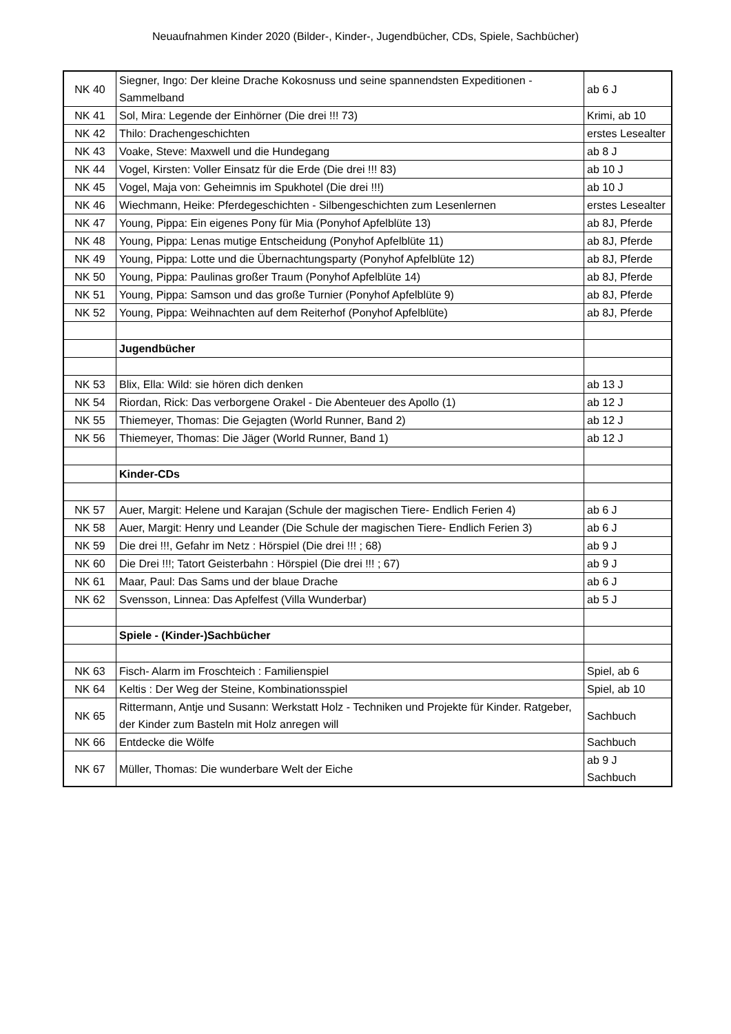Neuaufnahmen Kinder 2020 (Bilder-, Kinder-, Jugendbücher, CDs, Spiele, Sachbücher)
| NK 40 | Siegner, Ingo: Der kleine Drache Kokosnuss und seine spannendsten Expeditionen - Sammelband | ab 6 J |
| NK 41 | Sol, Mira: Legende der Einhörner (Die drei !!! 73) | Krimi, ab 10 |
| NK 42 | Thilo: Drachengeschichten | erstes Lesealter |
| NK 43 | Voake, Steve: Maxwell und die Hundegang | ab 8 J |
| NK 44 | Vogel, Kirsten: Voller Einsatz für die Erde (Die drei !!! 83) | ab 10 J |
| NK 45 | Vogel, Maja von: Geheimnis im Spukhotel (Die drei !!!) | ab 10 J |
| NK 46 | Wiechmann, Heike: Pferdegeschichten - Silbengeschichten zum Lesenlernen | erstes Lesealter |
| NK 47 | Young, Pippa: Ein eigenes Pony für Mia (Ponyhof Apfelblüte 13) | ab 8J, Pferde |
| NK 48 | Young, Pippa: Lenas mutige Entscheidung (Ponyhof Apfelblüte 11) | ab 8J, Pferde |
| NK 49 | Young, Pippa: Lotte und die Übernachtungsparty (Ponyhof Apfelblüte 12) | ab 8J, Pferde |
| NK 50 | Young, Pippa: Paulinas großer Traum (Ponyhof Apfelblüte 14) | ab 8J, Pferde |
| NK 51 | Young, Pippa: Samson und das große Turnier (Ponyhof Apfelblüte 9) | ab 8J, Pferde |
| NK 52 | Young, Pippa: Weihnachten auf dem Reiterhof (Ponyhof Apfelblüte) | ab 8J, Pferde |
| | Jugendbücher | |
| NK 53 | Blix, Ella: Wild: sie hören dich denken | ab 13 J |
| NK 54 | Riordan, Rick: Das verborgene Orakel - Die Abenteuer des Apollo (1) | ab 12 J |
| NK 55 | Thiemeyer, Thomas: Die Gejagten (World Runner, Band 2) | ab 12 J |
| NK 56 | Thiemeyer, Thomas: Die Jäger (World Runner, Band 1) | ab 12 J |
| | Kinder-CDs | |
| NK 57 | Auer, Margit: Helene und Karajan (Schule der magischen Tiere- Endlich Ferien 4) | ab 6 J |
| NK 58 | Auer, Margit: Henry und Leander (Die Schule der magischen Tiere- Endlich Ferien 3) | ab 6 J |
| NK 59 | Die drei !!!, Gefahr im Netz : Hörspiel (Die drei !!! ; 68) | ab 9 J |
| NK 60 | Die Drei !!!; Tatort Geisterbahn : Hörspiel (Die drei !!! ; 67) | ab 9 J |
| NK 61 | Maar, Paul: Das Sams und der blaue Drache | ab 6 J |
| NK 62 | Svensson, Linnea: Das Apfelfest (Villa Wunderbar) | ab 5 J |
| | Spiele - (Kinder-)Sachbücher | |
| NK 63 | Fisch- Alarm im Froschteich : Familienspiel | Spiel, ab 6 |
| NK 64 | Keltis : Der Weg der Steine, Kombinationsspiel | Spiel, ab 10 |
| NK 65 | Rittermann, Antje und Susann: Werkstatt Holz - Techniken und Projekte für Kinder. Ratgeber, der Kinder zum Basteln mit Holz anregen will | Sachbuch |
| NK 66 | Entdecke die Wölfe | Sachbuch |
| NK 67 | Müller, Thomas: Die wunderbare Welt der Eiche | ab 9 J Sachbuch |